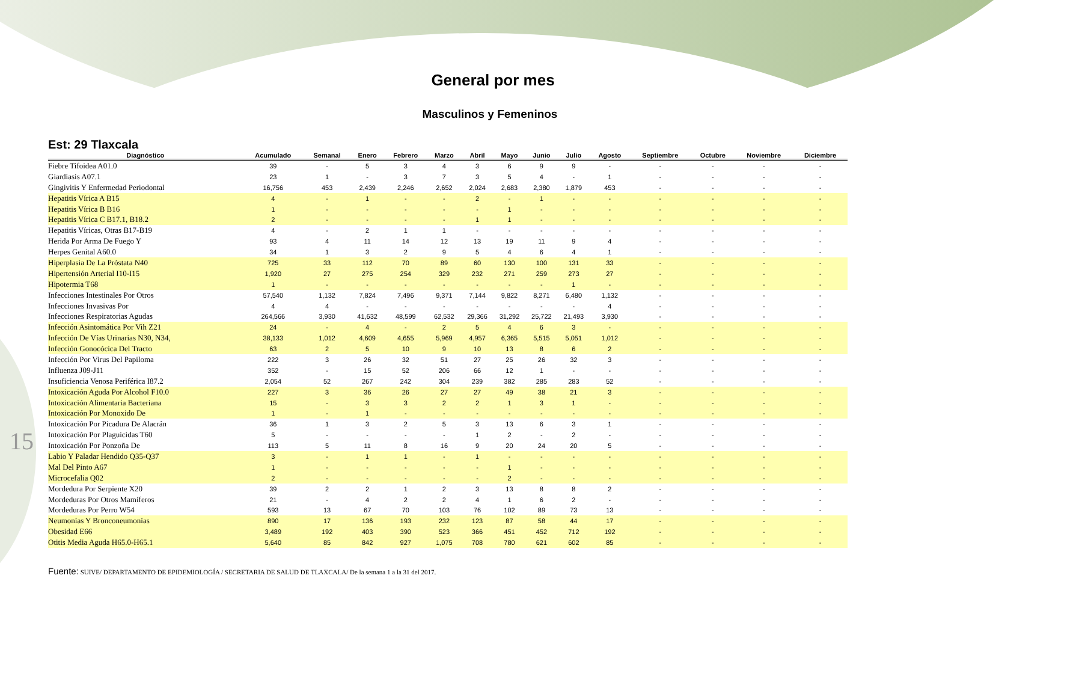15
General por mes
Masculinos y Femeninos
Est: 29 Tlaxcala
| Diagnóstico | Acumulado | Semanal | Enero | Febrero | Marzo | Abril | Mayo | Junio | Julio | Agosto | Septiembre | Octubre | Noviembre | Diciembre |
| --- | --- | --- | --- | --- | --- | --- | --- | --- | --- | --- | --- | --- | --- | --- |
| Fiebre Tifoidea A01.0 | 39 | - | 5 | 3 | 4 | 3 | 6 | 9 | 9 | - | - | - | - | - |
| Giardiasis A07.1 | 23 | 1 | - | 3 | 7 | 3 | 5 | 4 | - | 1 | - | - | - | - |
| Gingivitis Y Enfermedad Periodontal | 16,756 | 453 | 2,439 | 2,246 | 2,652 | 2,024 | 2,683 | 2,380 | 1,879 | 453 | - | - | - | - |
| Hepatitis Vírica A B15 | 4 | - | 1 | - | - | 2 | - | 1 | - | - | - | - | - | - |
| Hepatitis Vírica B B16 | 1 | - | - | - | - | - | 1 | - | - | - | - | - | - | - |
| Hepatitis Vírica C B17.1, B18.2 | 2 | - | - | - | - | 1 | 1 | - | - | - | - | - | - | - |
| Hepatitis Víricas, Otras B17-B19 | 4 | - | 2 | 1 | 1 | - | - | - | - | - | - | - | - | - |
| Herida Por Arma De Fuego Y | 93 | 4 | 11 | 14 | 12 | 13 | 19 | 11 | 9 | 4 | - | - | - | - |
| Herpes Genital A60.0 | 34 | 1 | 3 | 2 | 9 | 5 | 4 | 6 | 4 | 1 | - | - | - | - |
| Hiperplasia De La Próstata N40 | 725 | 33 | 112 | 70 | 89 | 60 | 130 | 100 | 131 | 33 | - | - | - | - |
| Hipertensión Arterial I10-I15 | 1,920 | 27 | 275 | 254 | 329 | 232 | 271 | 259 | 273 | 27 | - | - | - | - |
| Hipotermia T68 | 1 | - | - | - | - | - | - | - | 1 | - | - | - | - | - |
| Infecciones Intestinales Por Otros | 57,540 | 1,132 | 7,824 | 7,496 | 9,371 | 7,144 | 9,822 | 8,271 | 6,480 | 1,132 | - | - | - | - |
| Infecciones Invasivas Por | 4 | 4 | - | - | - | - | - | - | - | 4 | - | - | - | - |
| Infecciones Respiratorias Agudas | 264,566 | 3,930 | 41,632 | 48,599 | 62,532 | 29,366 | 31,292 | 25,722 | 21,493 | 3,930 | - | - | - | - |
| Infección Asintomática Por Vih Z21 | 24 | - | 4 | - | 2 | 5 | 4 | 6 | 3 | - | - | - | - | - |
| Infección De Vías Urinarias N30, N34, | 38,133 | 1,012 | 4,609 | 4,655 | 5,969 | 4,957 | 6,365 | 5,515 | 5,051 | 1,012 | - | - | - | - |
| Infección Gonocócica Del Tracto | 63 | 2 | 5 | 10 | 9 | 10 | 13 | 8 | 6 | 2 | - | - | - | - |
| Infección Por Virus Del Papiloma | 222 | 3 | 26 | 32 | 51 | 27 | 25 | 26 | 32 | 3 | - | - | - | - |
| Influenza J09-J11 | 352 | - | 15 | 52 | 206 | 66 | 12 | 1 | - | - | - | - | - | - |
| Insuficiencia Venosa Periférica I87.2 | 2,054 | 52 | 267 | 242 | 304 | 239 | 382 | 285 | 283 | 52 | - | - | - | - |
| Intoxicación Aguda Por Alcohol F10.0 | 227 | 3 | 36 | 26 | 27 | 27 | 49 | 38 | 21 | 3 | - | - | - | - |
| Intoxicación Alimentaria Bacteriana | 15 | - | 3 | 3 | 2 | 2 | 1 | 3 | 1 | - | - | - | - | - |
| Intoxicación Por Monoxido De | 1 | - | 1 | - | - | - | - | - | - | - | - | - | - | - |
| Intoxicación Por Picadura De Alacrán | 36 | 1 | 3 | 2 | 5 | 3 | 13 | 6 | 3 | 1 | - | - | - | - |
| Intoxicación Por Plaguicidas T60 | 5 | - | - | - | - | 1 | 2 | - | 2 | - | - | - | - | - |
| Intoxicación Por Ponzoña De | 113 | 5 | 11 | 8 | 16 | 9 | 20 | 24 | 20 | 5 | - | - | - | - |
| Labio Y Paladar Hendido Q35-Q37 | 3 | - | 1 | 1 | - | 1 | - | - | - | - | - | - | - | - |
| Mal Del Pinto A67 | 1 | - | - | - | - | - | 1 | - | - | - | - | - | - | - |
| Microcefalia Q02 | 2 | - | - | - | - | - | 2 | - | - | - | - | - | - | - |
| Mordedura Por Serpiente X20 | 39 | 2 | 2 | 1 | 2 | 3 | 13 | 8 | 8 | 2 | - | - | - | - |
| Mordeduras Por Otros Mamíferos | 21 | - | 4 | 2 | 2 | 4 | 1 | 6 | 2 | - | - | - | - | - |
| Mordeduras Por Perro W54 | 593 | 13 | 67 | 70 | 103 | 76 | 102 | 89 | 73 | 13 | - | - | - | - |
| Neumonías Y Bronconeumonías | 890 | 17 | 136 | 193 | 232 | 123 | 87 | 58 | 44 | 17 | - | - | - | - |
| Obesidad E66 | 3,489 | 192 | 403 | 390 | 523 | 366 | 451 | 452 | 712 | 192 | - | - | - | - |
| Otitis Media Aguda H65.0-H65.1 | 5,640 | 85 | 842 | 927 | 1,075 | 708 | 780 | 621 | 602 | 85 | - | - | - | - |
Fuente: SUIVE/ DEPARTAMENTO DE EPIDEMIOLOGÍA / SECRETARIA DE SALUD DE TLAXCALA/ De la semana 1 a la 31 del 2017.